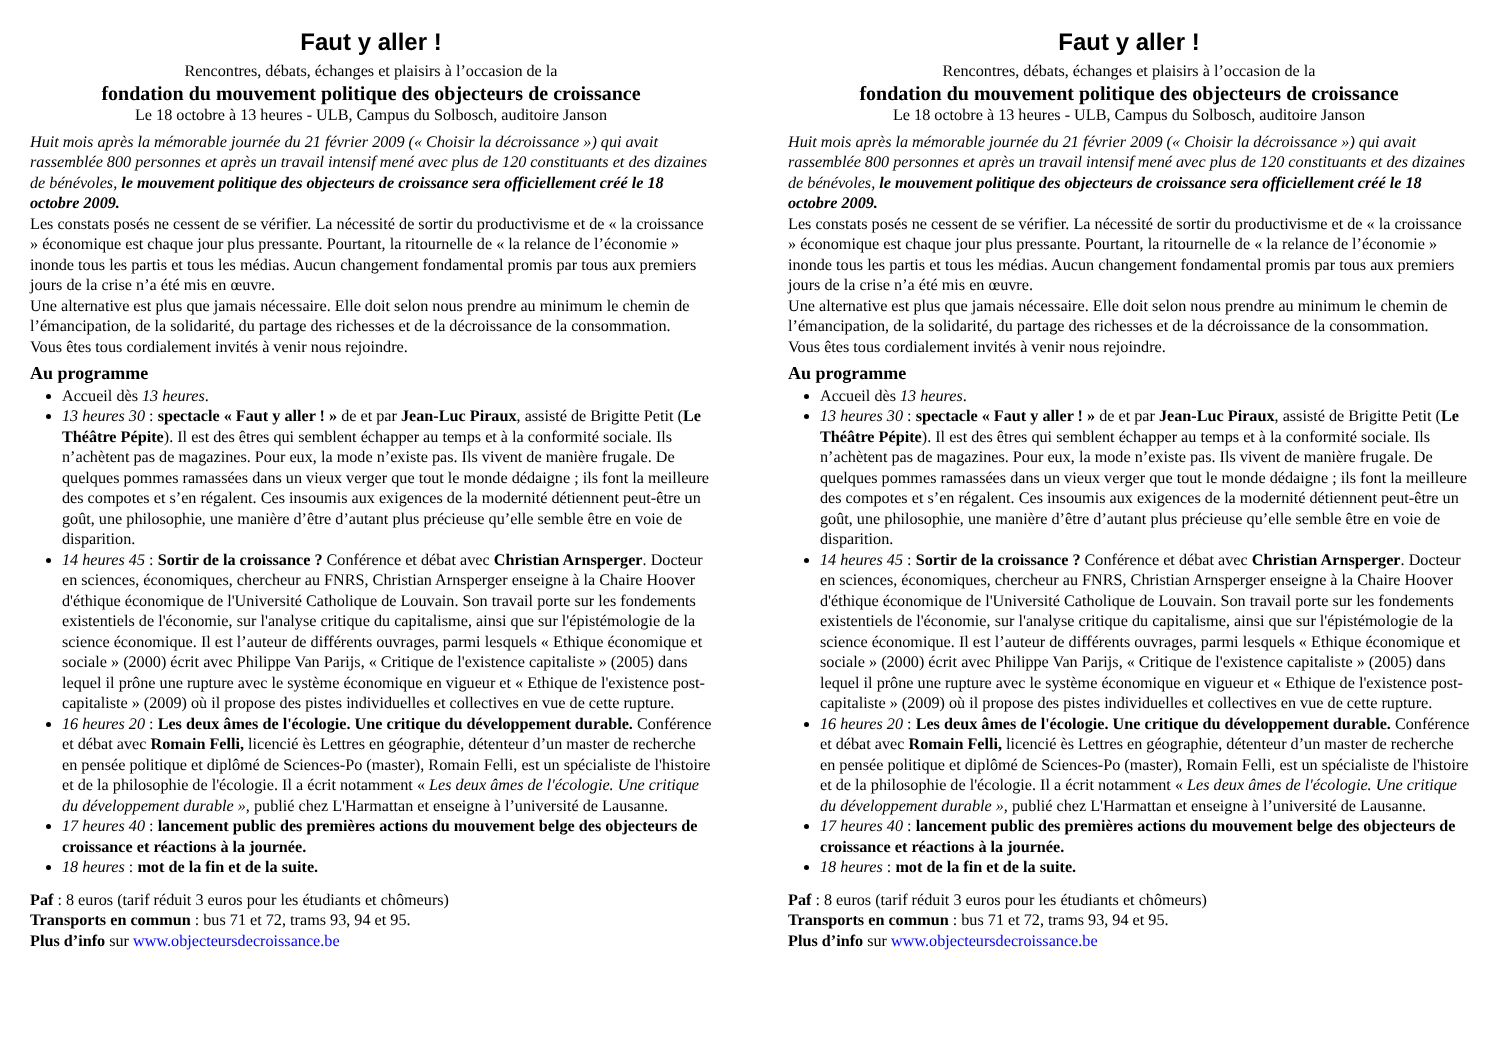Faut y aller !
Rencontres, débats, échanges et plaisirs à l’occasion de la
fondation du mouvement politique des objecteurs de croissance
Le 18 octobre à 13 heures - ULB, Campus du Solbosch, auditoire Janson
Huit mois après la mémorable journée du 21 février 2009 (« Choisir la décroissance ») qui avait rassemblée 800 personnes et après un travail intensif mené avec plus de 120 constituants et des dizaines de bénévoles, le mouvement politique des objecteurs de croissance sera officiellement créé le 18 octobre 2009.
Les constats posés ne cessent de se vérifier. La nécessité de sortir du productivisme et de « la croissance » économique est chaque jour plus pressante. Pourtant, la ritournelle de « la relance de l’économie » inonde tous les partis et tous les médias. Aucun changement fondamental promis par tous aux premiers jours de la crise n’a été mis en œuvre.
Une alternative est plus que jamais nécessaire. Elle doit selon nous prendre au minimum le chemin de l’émancipation, de la solidarité, du partage des richesses et de la décroissance de la consommation.
Vous êtes tous cordialement invités à venir nous rejoindre.
Au programme
Accueil dès 13 heures.
13 heures 30 : spectacle « Faut y aller ! » de et par Jean-Luc Piraux, assisté de Brigitte Petit (Le Théâtre Pépite). Il est des êtres qui semblent échapper au temps et à la conformité sociale. Ils n’achètent pas de magazines. Pour eux, la mode n’existe pas. Ils vivent de manière frugale. De quelques pommes ramassées dans un vieux verger que tout le monde dédaigne ; ils font la meilleure des compotes et s’en régalent. Ces insoumis aux exigences de la modernité détiennent peut-être un goût, une philosophie, une manière d’être d’autant plus précieuse qu’elle semble être en voie de disparition.
14 heures 45 : Sortir de la croissance ? Conférence et débat avec Christian Arnsperger. Docteur en sciences, économiques, chercheur au FNRS, Christian Arnsperger enseigne à la Chaire Hoover d'éthique économique de l'Université Catholique de Louvain. Son travail porte sur les fondements existentiels de l'économie, sur l'analyse critique du capitalisme, ainsi que sur l'épistémologie de la science économique. Il est l’auteur de différents ouvrages, parmi lesquels « Ethique économique et sociale » (2000) écrit avec Philippe Van Parijs, « Critique de l'existence capitaliste » (2005) dans lequel il prône une rupture avec le système économique en vigueur et « Ethique de l'existence post-capitaliste » (2009) où il propose des pistes individuelles et collectives en vue de cette rupture.
16 heures 20 : Les deux âmes de l'écologie. Une critique du développement durable. Conférence et débat avec Romain Felli, licencié ès Lettres en géographie, détenteur d’un master de recherche en pensée politique et diplômé de Sciences-Po (master), Romain Felli, est un spécialiste de l'histoire et de la philosophie de l'écologie. Il a écrit notamment « Les deux âmes de l'écologie. Une critique du développement durable », publié chez L'Harmattan et enseigne à l’université de Lausanne.
17 heures 40 : lancement public des premières actions du mouvement belge des objecteurs de croissance et réactions à la journée.
18 heures : mot de la fin et de la suite.
Paf : 8 euros (tarif réduit 3 euros pour les étudiants et chômeurs)
Transports en commun : bus 71 et 72, trams 93, 94 et 95.
Plus d’info sur www.objecteursdecroissance.be
Faut y aller !
Rencontres, débats, échanges et plaisirs à l’occasion de la
fondation du mouvement politique des objecteurs de croissance
Le 18 octobre à 13 heures - ULB, Campus du Solbosch, auditoire Janson
Huit mois après la mémorable journée du 21 février 2009 (« Choisir la décroissance ») qui avait rassemblée 800 personnes et après un travail intensif mené avec plus de 120 constituants et des dizaines de bénévoles, le mouvement politique des objecteurs de croissance sera officiellement créé le 18 octobre 2009.
Les constats posés ne cessent de se vérifier. La nécessité de sortir du productivisme et de « la croissance » économique est chaque jour plus pressante. Pourtant, la ritournelle de « la relance de l’économie » inonde tous les partis et tous les médias. Aucun changement fondamental promis par tous aux premiers jours de la crise n’a été mis en œuvre.
Une alternative est plus que jamais nécessaire. Elle doit selon nous prendre au minimum le chemin de l’émancipation, de la solidarité, du partage des richesses et de la décroissance de la consommation.
Vous êtes tous cordialement invités à venir nous rejoindre.
Au programme
Accueil dès 13 heures.
13 heures 30 : spectacle « Faut y aller ! » de et par Jean-Luc Piraux, assisté de Brigitte Petit (Le Théâtre Pépite). Il est des êtres qui semblent échapper au temps et à la conformité sociale. Ils n’achètent pas de magazines. Pour eux, la mode n’existe pas. Ils vivent de manière frugale. De quelques pommes ramassées dans un vieux verger que tout le monde dédaigne ; ils font la meilleure des compotes et s’en régalent. Ces insoumis aux exigences de la modernité détiennent peut-être un goût, une philosophie, une manière d’être d’autant plus précieuse qu’elle semble être en voie de disparition.
14 heures 45 : Sortir de la croissance ? Conférence et débat avec Christian Arnsperger. Docteur en sciences, économiques, chercheur au FNRS, Christian Arnsperger enseigne à la Chaire Hoover d'éthique économique de l'Université Catholique de Louvain. Son travail porte sur les fondements existentiels de l'économie, sur l'analyse critique du capitalisme, ainsi que sur l'épistémologie de la science économique. Il est l’auteur de différents ouvrages, parmi lesquels « Ethique économique et sociale » (2000) écrit avec Philippe Van Parijs, « Critique de l'existence capitaliste » (2005) dans lequel il prône une rupture avec le système économique en vigueur et « Ethique de l'existence post-capitaliste » (2009) où il propose des pistes individuelles et collectives en vue de cette rupture.
16 heures 20 : Les deux âmes de l'écologie. Une critique du développement durable. Conférence et débat avec Romain Felli, licencié ès Lettres en géographie, détenteur d’un master de recherche en pensée politique et diplômé de Sciences-Po (master), Romain Felli, est un spécialiste de l'histoire et de la philosophie de l'écologie. Il a écrit notamment « Les deux âmes de l'écologie. Une critique du développement durable », publié chez L'Harmattan et enseigne à l’université de Lausanne.
17 heures 40 : lancement public des premières actions du mouvement belge des objecteurs de croissance et réactions à la journée.
18 heures : mot de la fin et de la suite.
Paf : 8 euros (tarif réduit 3 euros pour les étudiants et chômeurs)
Transports en commun : bus 71 et 72, trams 93, 94 et 95.
Plus d’info sur www.objecteursdecroissance.be